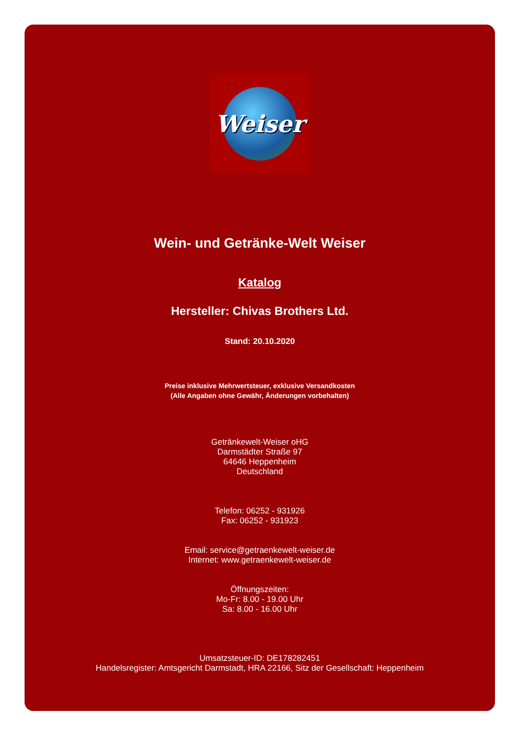Weiser
Wein- und Getränke-Welt Weiser
Katalog
Hersteller: Chivas Brothers Ltd.
Stand: 20.10.2020
Preise inklusive Mehrwertsteuer, exklusive Versandkosten
(Alle Angaben ohne Gewähr, Änderungen vorbehalten)
Getränkewelt-Weiser oHG
Darmstädter Straße 97
64646 Heppenheim
Deutschland
Telefon: 06252 - 931926
Fax: 06252 - 931923
Email: service@getraenkewelt-weiser.de
Internet: www.getraenkewelt-weiser.de
Öffnungszeiten:
Mo-Fr: 8.00 - 19.00 Uhr
Sa: 8.00 - 16.00 Uhr
Umsatzsteuer-ID: DE178282451
Handelsregister: Amtsgericht Darmstadt, HRA 22166, Sitz der Gesellschaft: Heppenheim